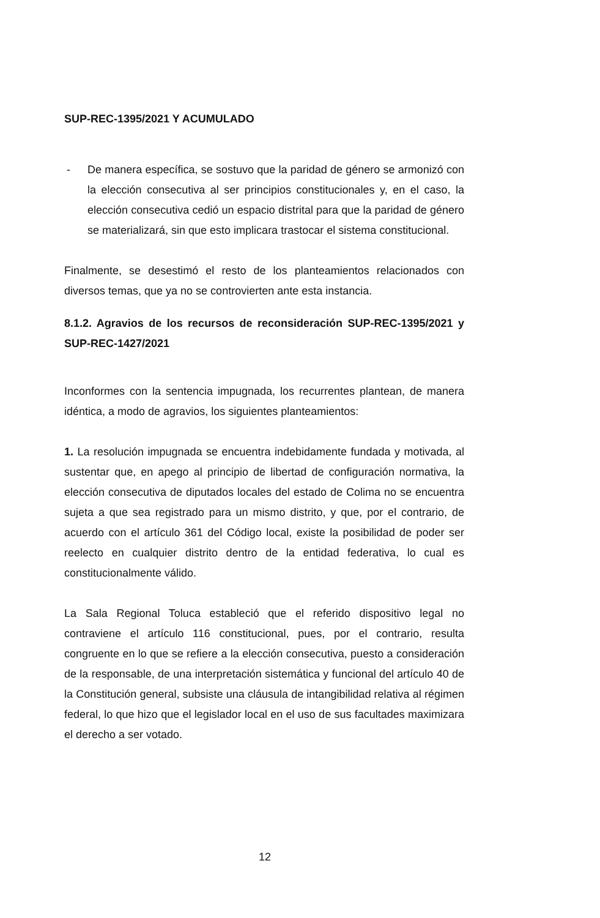SUP-REC-1395/2021 Y ACUMULADO
- De manera específica, se sostuvo que la paridad de género se armonizó con la elección consecutiva al ser principios constitucionales y, en el caso, la elección consecutiva cedió un espacio distrital para que la paridad de género se materializará, sin que esto implicara trastocar el sistema constitucional.
Finalmente, se desestimó el resto de los planteamientos relacionados con diversos temas, que ya no se controvierten ante esta instancia.
8.1.2. Agravios de los recursos de reconsideración SUP-REC-1395/2021 y SUP-REC-1427/2021
Inconformes con la sentencia impugnada, los recurrentes plantean, de manera idéntica, a modo de agravios, los siguientes planteamientos:
1. La resolución impugnada se encuentra indebidamente fundada y motivada, al sustentar que, en apego al principio de libertad de configuración normativa, la elección consecutiva de diputados locales del estado de Colima no se encuentra sujeta a que sea registrado para un mismo distrito, y que, por el contrario, de acuerdo con el artículo 361 del Código local, existe la posibilidad de poder ser reelecto en cualquier distrito dentro de la entidad federativa, lo cual es constitucionalmente válido.
La Sala Regional Toluca estableció que el referido dispositivo legal no contraviene el artículo 116 constitucional, pues, por el contrario, resulta congruente en lo que se refiere a la elección consecutiva, puesto a consideración de la responsable, de una interpretación sistemática y funcional del artículo 40 de la Constitución general, subsiste una cláusula de intangibilidad relativa al régimen federal, lo que hizo que el legislador local en el uso de sus facultades maximizara el derecho a ser votado.
12